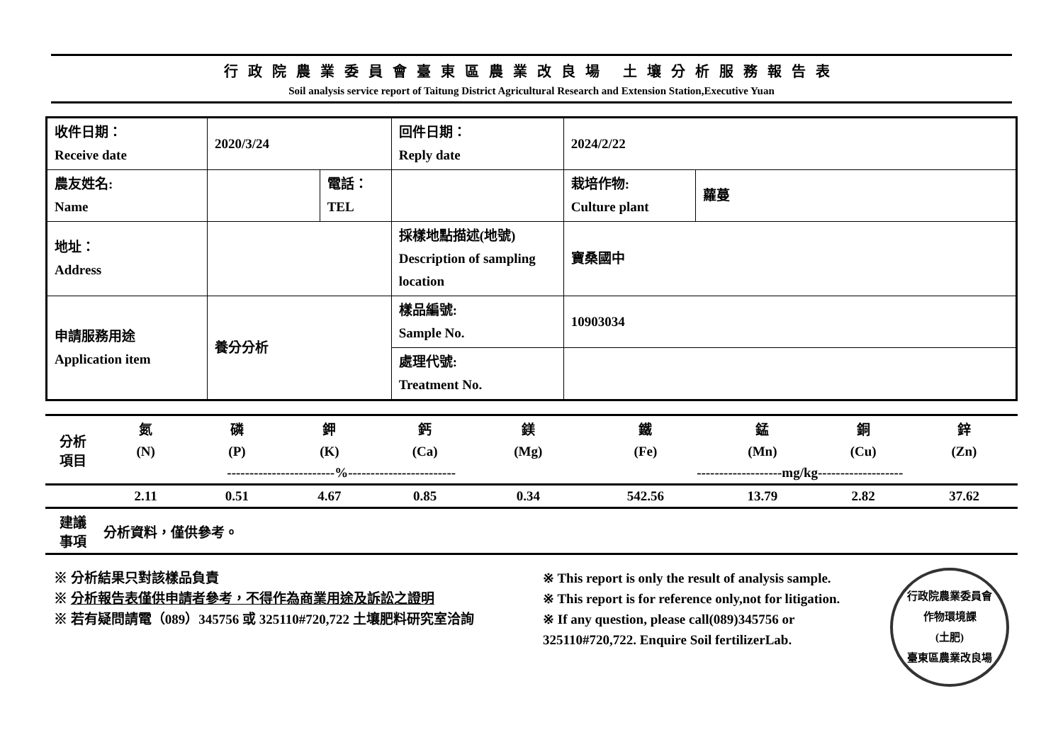行政院農業委員會臺東區農業改良場 土壤分析服務報告表
Soil analysis service report of Taitung District Agricultural Research and Extension Station,Executive Yuan
| 收件日期： Receive date | 2020/3/24 | | 回件日期： Reply date | 2024/2/22 | |
| 農友姓名: Name | | 電話： TEL | | 栽培作物: Culture plant | 蘿蔓 |
| 地址： Address | | | 採樣地點描述(地號) Description of sampling location | 寶桑國中 | |
| 申請服務用途 Application item | 養分分析 | | 樣品編號: Sample No. | 10903034 | |
| | | | 處理代號: Treatment No. | | |
| 分析 項目 | 氮 | 磷 | 鉀 | 鈣 | 鎂 | 鐵 | 錳 | 銅 | 鋅 |
| | (N) | (P) | (K) | (Ca) | (Mg) | (Fe) | (Mn) | (Cu) | (Zn) |
| | ------------------------%------------------------ | | | | | -------------------mg/kg------------------- | | | |
| | 2.11 | 0.51 | 4.67 | 0.85 | 0.34 | 542.56 | 13.79 | 2.82 | 37.62 |
| 建議 事項 | 分析資料，僅供參考。 | | | | | | | | |
※ 分析結果只對該樣品負責
※ 分析報告表僅供申請者參考，不得作為商業用途及訴訟之證明
※ 若有疑問請電（089）345756 或 325110#720,722 土壤肥料研究室洽詢
※ This report is only the result of analysis sample.
※ This report is for reference only,not for litigation.
※ If any question, please call(089)345756 or
325110#720,722. Enquire Soil fertilizerLab.
行政院農業委員會
作物環境課
(土肥)
臺東區農業改良場